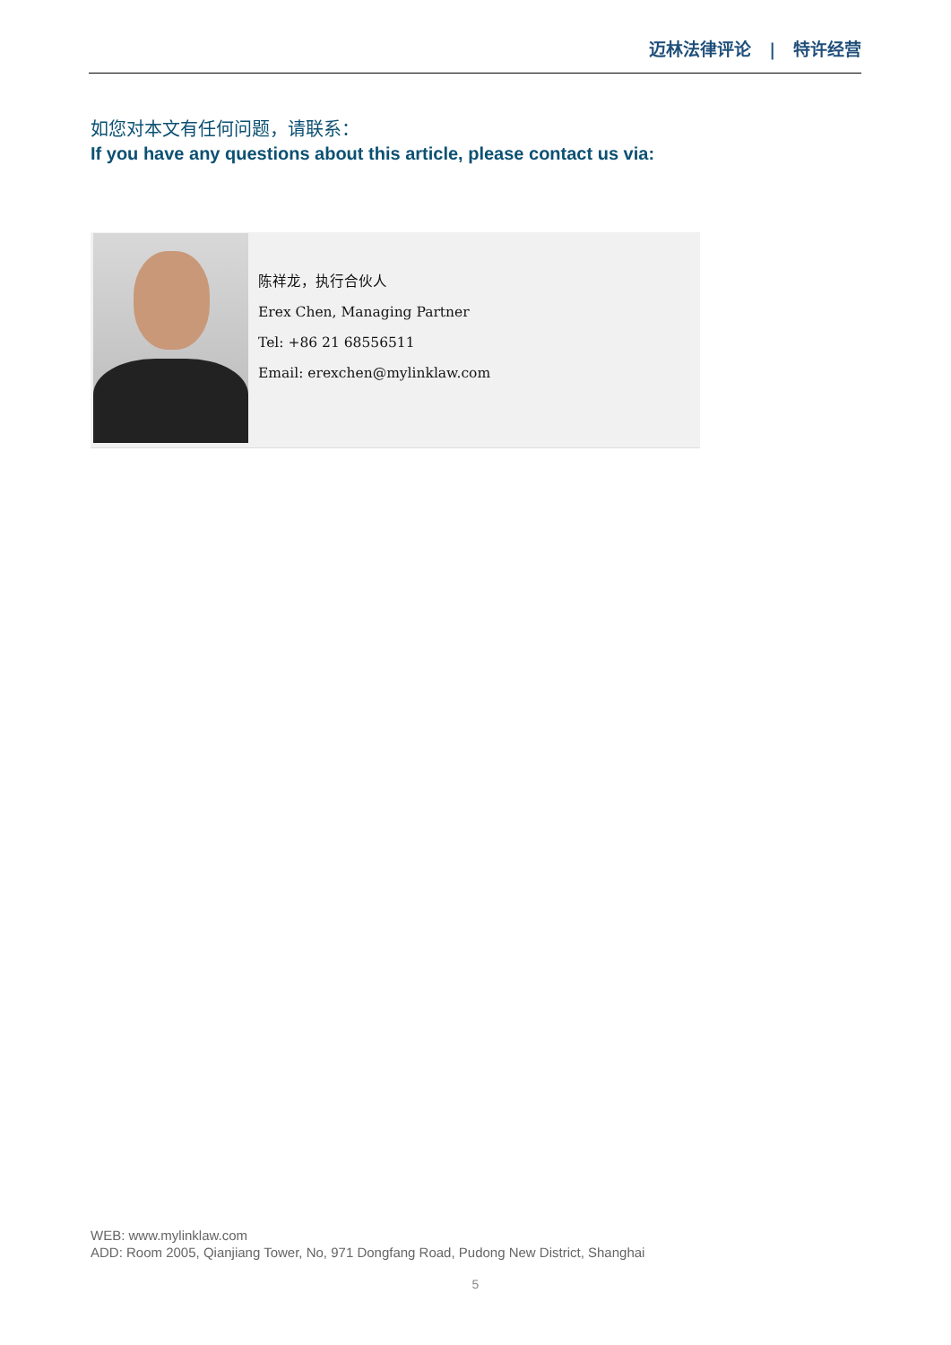迈林法律评论 | 特许经营
如您对本文有任何问题，请联系：
If you have any questions about this article, please contact us via:
陈祥龙，执行合伙人
Erex Chen, Managing Partner
Tel: +86 21 68556511
Email: erexchen@mylinklaw.com
WEB: www.mylinklaw.com
ADD: Room 2005, Qianjiang Tower, No, 971 Dongfang Road, Pudong New District, Shanghai
5